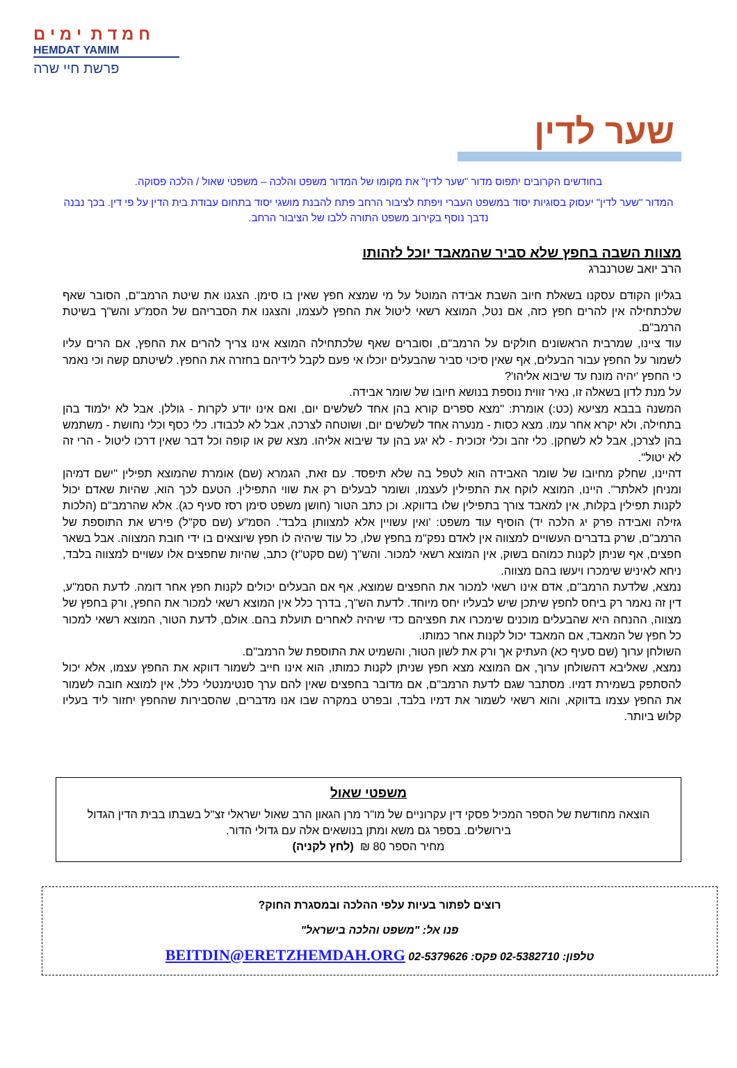ח מ ד ת י מ י ם
HEMDAT YAMIM
פרשת חיי שרה
שער לדין
בחודשים הקרובים יתפוס מדור "שער לדין" את מקומו של המדור משפט והלכה – משפטי שאול / הלכה פסוקה.
המדור "שער לדין" יעסוק בסוגיות יסוד במשפט העברי ויפתח לציבור הרחב פתח להבנת מושגי יסוד בתחום עבודת בית הדין על פי דין. בכך נבנה נדבך נוסף בקירוב משפט התורה ללבו של הציבור הרחב.
מצוות השבה בחפץ שלא סביר שהמאבד יוכל לזהותו
הרב יואב שטרנברג
בגליון הקודם עסקנו בשאלת חיוב השבת אבידה המוטל על מי שמצא חפץ שאין בו סימן. הצגנו את שיטת הרמב"ם, הסובר שאף שלכתחילה אין להרים חפץ כזה, אם נטל, המוצא רשאי ליטול את החפץ לעצמו, והצגנו את הסבריהם של הסמ"ע והש"ך בשיטת הרמב"ם.
עוד ציינו, שמרבית הראשונים חולקים על הרמב"ם, וסוברים שאף שלכתחילה המוצא אינו צריך להרים את החפץ, אם הרים עליו לשמור על החפץ עבור הבעלים, אף שאין סיכוי סביר שהבעלים יוכלו אי פעם לקבל לידיהם בחזרה את החפץ. לשיטתם קשה וכי נאמר כי החפץ 'יהיה מונח עד שיבוא אליהו'?
על מנת לדון בשאלה זו, נאיר זווית נוספת בנושא חיובו של שומר אבידה.
המשנה בבבא מציעא (כט:) אומרת: "מצא ספרים קורא בהן אחד לשלשים יום, ואם אינו יודע לקרות - גוללן. אבל לא ילמוד בהן בתחילה, ולא יקרא אחר עמו. מצא כסות - מנערה אחד לשלשים יום, ושוטחה לצרכה, אבל לא לכבודו. כלי כסף וכלי נחושת - משתמש בהן לצרכן, אבל לא לשחקן. כלי זהב וכלי זכוכית - לא יגע בהן עד שיבוא אליהו. מצא שק או קופה וכל דבר שאין דרכו ליטול - הרי זה לא יטול".
דהיינו, שחלק מחיובו של שומר האבידה הוא לטפל בה שלא תיפסד. עם זאת, הגמרא (שם) אומרת שהמוצא תפילין "ישם דמיהן ומניחן לאלתר". היינו, המוצא לוקח את התפילין לעצמו, ושומר לבעלים רק את שווי התפילין. הטעם לכך הוא, שהיות שאדם יכול לקנות תפילין בקלות, אין למאבד צורך בתפילין שלו בדווקא. וכן כתב הטור (חושן משפט סימן רסז סעיף כג). אלא שהרמב"ם (הלכות גזילה ואבידה פרק יג הלכה יד) הוסיף עוד משפט: 'ואין עשויין אלא למצוותן בלבד'. הסמ"ע (שם סק"ל) פירש את התוספת של הרמב"ם, שרק בדברים העשויים למצווה אין לאדם נפק"מ בחפץ שלו, כל עוד שיהיה לו חפץ שיוצאים בו ידי חובת המצווה. אבל בשאר חפצים, אף שניתן לקנות כמוהם בשוק, אין המוצא רשאי למכור. והש"ך (שם סקט"ז) כתב, שהיות שחפצים אלו עשויים למצווה בלבד, ניחא לאיניש שימכרו ויעשו בהם מצווה.
נמצא, שלדעת הרמב"ם, אדם אינו רשאי למכור את החפצים שמוצא, אף אם הבעלים יכולים לקנות חפץ אחר דומה. לדעת הסמ"ע, דין זה נאמר רק ביחס לחפץ שיתכן שיש לבעליו יחס מיוחד. לדעת הש"ך, בדרך כלל אין המוצא רשאי למכור את החפץ, ורק בחפץ של מצווה, ההנחה היא שהבעלים מוכנים שימכרו את חפציהם כדי שיהיה לאחרים תועלת בהם. אולם, לדעת הטור, המוצא רשאי למכור כל חפץ של המאבד, אם המאבד יכול לקנות אחר כמותו.
השולחן ערוך (שם סעיף כא) העתיק אך ורק את לשון הטור, והשמיט את התוספת של הרמב"ם.
נמצא, שאליבא דהשולחן ערוך, אם המוצא מצא חפץ שניתן לקנות כמותו, הוא אינו חייב לשמור דווקא את החפץ עצמו, אלא יכול להסתפק בשמירת דמיו. מסתבר שגם לדעת הרמב"ם, אם מדובר בחפצים שאין להם ערך סנטימנטלי כלל, אין למוצא חובה לשמור את החפץ עצמו בדווקא, והוא רשאי לשמור את דמיו בלבד, ובפרט במקרה שבו אנו מדברים, שהסבירות שהחפץ יחזור ליד בעליו קלוש ביותר.
משפטי שאול
הוצאה מחודשת של הספר המכיל פסקי דין עקרוניים של מו"ר מרן הגאון הרב שאול ישראלי זצ"ל בשבתו בבית הדין הגדול בירושלים. בספר גם משא ומתן בנושאים אלה עם גדולי הדור.
מחיר הספר 80 ₪ (לחץ לקניה)
רוצים לפתור בעיות עלפי ההלכה ובמסגרת החוק?
פנו אל: "משפט והלכה בישראל"
טלפון: 02-5382710 פקס: 02-5379626 BEITDIN@ERETZHEMDAH.ORG